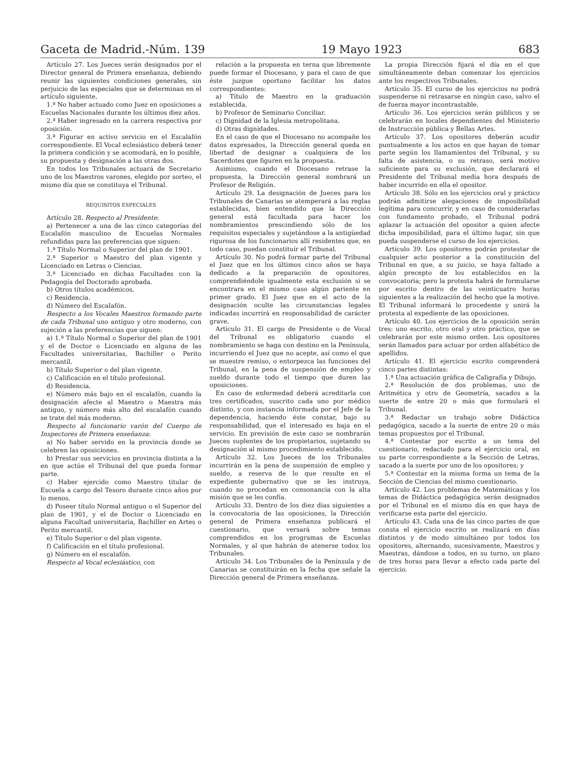Gaceta de Madrid.-Núm. 139 19 Mayo 1923 683
Artículo 27. Los Jueces serán designados por el Director general de Primera enseñanza, debiendo reunir las siguientes condiciones generales, sin perjuicio de las especiales que se determinan en el artículo siguiente.
1.ª No haber actuado como Juez en oposiciones a Escuelas Nacionales durante los últimos diez años.
2.ª Haber ingresado en la carrera respectiva por oposición.
3.ª Figurar en activo servicio en el Escalafón correspondiente. El Vocal eclesiástico deberá tener la primera condición y se acomodará, en lo posible, su propuesta y designación a las otras dos.
En todos los Tribunales actuará de Secretario uno de los Maestros varones, elegido por sorteo, el mismo día que se constituya el Tribunal.
REQUISITOS ESPECIALES
Artículo 28. Respecto al Presidente:
a) Pertenecer a una de las cinco categorías del Escalafón masculino de Escuelas Normales refundidas para las preferencias que siguen:
1.ª Título Normal o Superior del plan de 1901.
2.ª Superior o Maestro del plan vigente y Licenciado en Letras o Ciencias.
3.ª Licenciado en dichas Facultades con la Pedagogía del Doctorado aprobada.
b) Otros títulos académicos.
c) Residencia.
d) Número del Escalafón.
Respecto a los Vocales Maestros formando parte de cada Tribunal uno antiguo y otro moderno, con sujeción a las preferencias que siguen:
a) 1.ª Título Normal o Superior del plan de 1901 y el de Doctor o Licenciado en alguna de las Facultades universitarias, Bachiller o Perito mercantil.
b) Título Superior o del plan vigente.
c) Calificación en el título profesional.
d) Residencia.
e) Número más bajo en el escalafón, cuando la designación afecte al Maestro o Maestra más antiguo, y número más alto del escalafón cuando se trate del más moderno.
Respecto al funcionario varón del Cuerpo de Inspectores de Primera enseñanza:
a) No haber servido en la provincia donde se celebren las oposiciones.
b) Prestar sus servicios en provincia distinta a la en que actúe el Tribunal del que pueda formar parte.
c) Haber ejercido como Maestro titular de Escuela a cargo del Tesoro durante cinco años por lo menos.
d) Poseer título Normal antiguo o el Superior del plan de 1901, y el de Doctor o Licenciado en alguna Facultad universitaria, Bachiller en Artes o Perito mercantil.
e) Título Superior o del plan vigente.
f) Calificación en el título profesional.
g) Número en el escalafón.
Respecto al Vocal eclesiástico, con
relación a la propuesta en terna que libremente puede formar el Diocesano, y para el caso de que éste juzgue oportuno facilitar los datos correspondientes:
a) Título de Maestro en la graduación establecida.
b) Profesor de Seminario Conciliar.
c) Dignidad de la Iglesia metropolitana.
d) Otras dignidades.
En el caso de que el Diocesano no acompañe los datos expresados, la Dirección general queda en libertad de designar a cualquiera de los Sacerdotes que figuren en la propuesta.
Asimismo, cuando el Diocesano retrase la propuesta, la Dirección general nombrará un Profesor de Religión.
Artículo 29. La designación de Jueces para los Tribunales de Canarias se atemperará a las reglas establecidas, bien entendido que la Dirección general está facultada para hacer los nombramientos prescindiendo sólo de los requisitos especiales y sujetándose a la antigüedad rigurosa de los funcionarios allí residentes que, en todo caso, puedan constituír el Tribunal.
Artículo 30. No podrá formar parte del Tribunal el Juez que en los últimos cinco años se haya dedicado a la preparación de opositores, comprendiéndole igualmente esta exclusión si se encontrara en el mismo caso algún pariente en primer grado. El Juez que en el acto de la designación oculte las circunstancias legales indicadas incurrirá en responsabilidad de carácter grave.
Artículo 31. El cargo de Presidente o de Vocal del Tribunal es obligatorio cuando el nombramiento se haga con destino en la Península, incurriendo el Juez que no acepte, así como el que se muestre remiso, o entorpezca las funciones del Tribunal, en la pena de suspensión de empleo y sueldo durante todo el tiempo que duren las oposiciones.
En caso de enfermedad deberá acreditarla con tres certificados, suscrito cada uno por médico distinto, y con instancia informada por el Jefe de la dependencia, haciendo éste constar, bajo su responsabilidad, que el interesado es baja en el servicio. En previsión de este caso se nombrarán Jueces suplentes de los propietarios, sujetando su designación al mismo procedimiento establecido.
Artículo 32. Los Jueces de los Tribunales incurrirán en la pena de suspensión de empleo y sueldo, a reserva de lo que resulte en el expediente gubernativo que se les instruya, cuando no procedan en consonancia con la alta misión que se les confía.
Artículo 33. Dentro de los diez días siguientes a la convocatoria de las oposiciones, la Dirección general de Primera enseñanza publicará el cuestionario, que versará sobre temas comprendidos en los programas de Escuelas Normales, y al que habrán de atenerse todos los Tribunales.
Artículo 34. Los Tribunales de la Península y de Canarias se constituirán en la fecha que señale la Dirección general de Primera enseñanza.
La propia Dirección fijará el día en el que simultáneamente deban comenzar los ejercicios ante los respectivos Tribunales.
Artículo 35. El curso de los ejercicios no podrá suspenderse ni retrasarse en ningún caso, salvo el de fuerza mayor incontrastable.
Artículo 36. Los ejercicios serán públicos y se celebrarán en locales dependientes del Ministerio de Instrucción pública y Bellas Artes.
Artículo 37. Los opositores deberán acudir puntualmente a los actos en que hayan de tomar parte según los llamamientos del Tribunal, y su falta de asistencia, o su retraso, será motivo suficiente para su exclusión, que declarará el Presidente del Tribunal media hora después de haber incurrido en ella el opositor.
Artículo 38. Sólo en los ejercicios oral y práctico podrán admitirse alegaciones de imposibilidad legítima para concurrir, y en caso de considerarlas con fundamento probado, el Tribunal podrá aplazar la actuación del opositor a quien afecte dicha imposibilidad, para el último lugar, sin que pueda suspenderse el curso de los ejercicios.
Artículo 39. Los opositores podrán protestar de cualquier acto posterior a la constitución del Tribunal en que, a su juicio, se haya faltado a algún precepto de los establecidos en la convocatoria; pero la protesta habrá de formularse por escrito dentro de las veinticuatro horas siguientes a la realización del hecho que la motive. El Tribunal informará lo procedente y unirá la protesta al expediente de las oposiciones.
Artículo 40. Los ejercicios de la oposición serán tres: uno escrito, otro oral y otro práctico, que se celebrarán por este mismo orden. Los opositores serán llamados para actuar por orden alfabético de apellidos.
Artículo 41. El ejercicio escrito comprenderá cinco partes distintas:
1.ª Una actuación gráfica de Caligrafía y Dibujo.
2.ª Resolución de dos problemas, uno de Aritmética y otro de Geometría, sacados a la suerte de entre 20 o más que formulará el Tribunal.
3.ª Redactar un trabajo sobre Didáctica pedagógica, sacado a la suerte de entre 20 o más temas propuestos por el Tribunal.
4.ª Contestar por escrito a un tema del cuestionario, redactado para el ejercicio oral, en su parte correspondiente a la Sección de Letras, sacado a la suerte por uno de los opositores; y
5.ª Contestar en la misma forma un tema de la Sección de Ciencias del mismo cuestionario.
Artículo 42. Los problemas de Matemáticas y los temas de Didáctica pedagógica serán designados por el Tribunal en el mismo día en que haya de verificarse esta parte del ejercicio.
Artículo 43. Cada una de las cinco partes de que consta el ejercicio escrito se realizará en días distintos y de modo simultáneo por todos los opositores, alternando, sucesivamente, Maestros y Maestras, dándose a todos, en su turno, un plazo de tres horas para llevar a efecto cada parte del ejercicio.